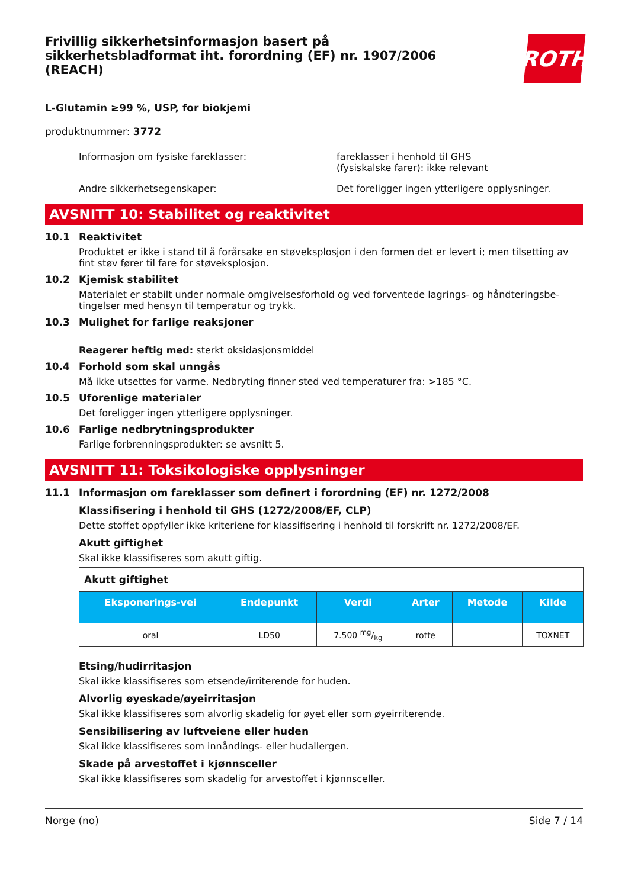Frivillig sikkerhetsinformasjon basert på sikkerhetsbladformat iht. forordning (EF) nr. 1907/2006 (REACH)
ROTH
L-Glutamin ≥99 %, USP, for biokjemi
produktnummer: 3772
Informasjon om fysiske fareklasser: fareklasser i henhold til GHS
(fysiskalske farer): ikke relevant
Andre sikkerhetsegenskaper: Det foreligger ingen ytterligere opplysninger.
AVSNITT 10: Stabilitet og reaktivitet
10.1 Reaktivitet
Produktet er ikke i stand til å forårsake en støveksplosjon i den formen det er levert i; men tilsetting av fint støv fører til fare for støveksplosjon.
10.2 Kjemisk stabilitet
Materialet er stabilt under normale omgivelsesforhold og ved forventede lagrings- og håndteringsbe-tingelser med hensyn til temperatur og trykk.
10.3 Mulighet for farlige reaksjoner
Reagerer heftig med: sterkt oksidasjonsmiddel
10.4 Forhold som skal unngås
Må ikke utsettes for varme. Nedbryting finner sted ved temperaturer fra: >185 °C.
10.5 Uforenlige materialer
Det foreligger ingen ytterligere opplysninger.
10.6 Farlige nedbrytningsprodukter
Farlige forbrenningsprodukter: se avsnitt 5.
AVSNITT 11: Toksikologiske opplysninger
11.1 Informasjon om fareklasser som definert i forordning (EF) nr. 1272/2008
Klassifisering i henhold til GHS (1272/2008/EF, CLP)
Dette stoffet oppfyller ikke kriteriene for klassifisering i henhold til forskrift nr. 1272/2008/EF.
Akutt giftighet
Skal ikke klassifiseres som akutt giftig.
| Akutt giftighet | | | | | |
| --- | --- | --- | --- | --- | --- |
| Eksponerings-vei | Endepunkt | Verdi | Arter | Metode | Kilde |
| oral | LD50 | 7.500 mg/kg | rotte | | TOXNET |
Etsing/hudirritasjon
Skal ikke klassifiseres som etsende/irriterende for huden.
Alvorlig øyeskade/øyeirritasjon
Skal ikke klassifiseres som alvorlig skadelig for øyet eller som øyeirriterende.
Sensibilisering av luftveiene eller huden
Skal ikke klassifiseres som innåndings- eller hudallergen.
Skade på arvestoffet i kjønnsceller
Skal ikke klassifiseres som skadelig for arvestoffet i kjønnsceller.
Norge (no) Side 7 / 14